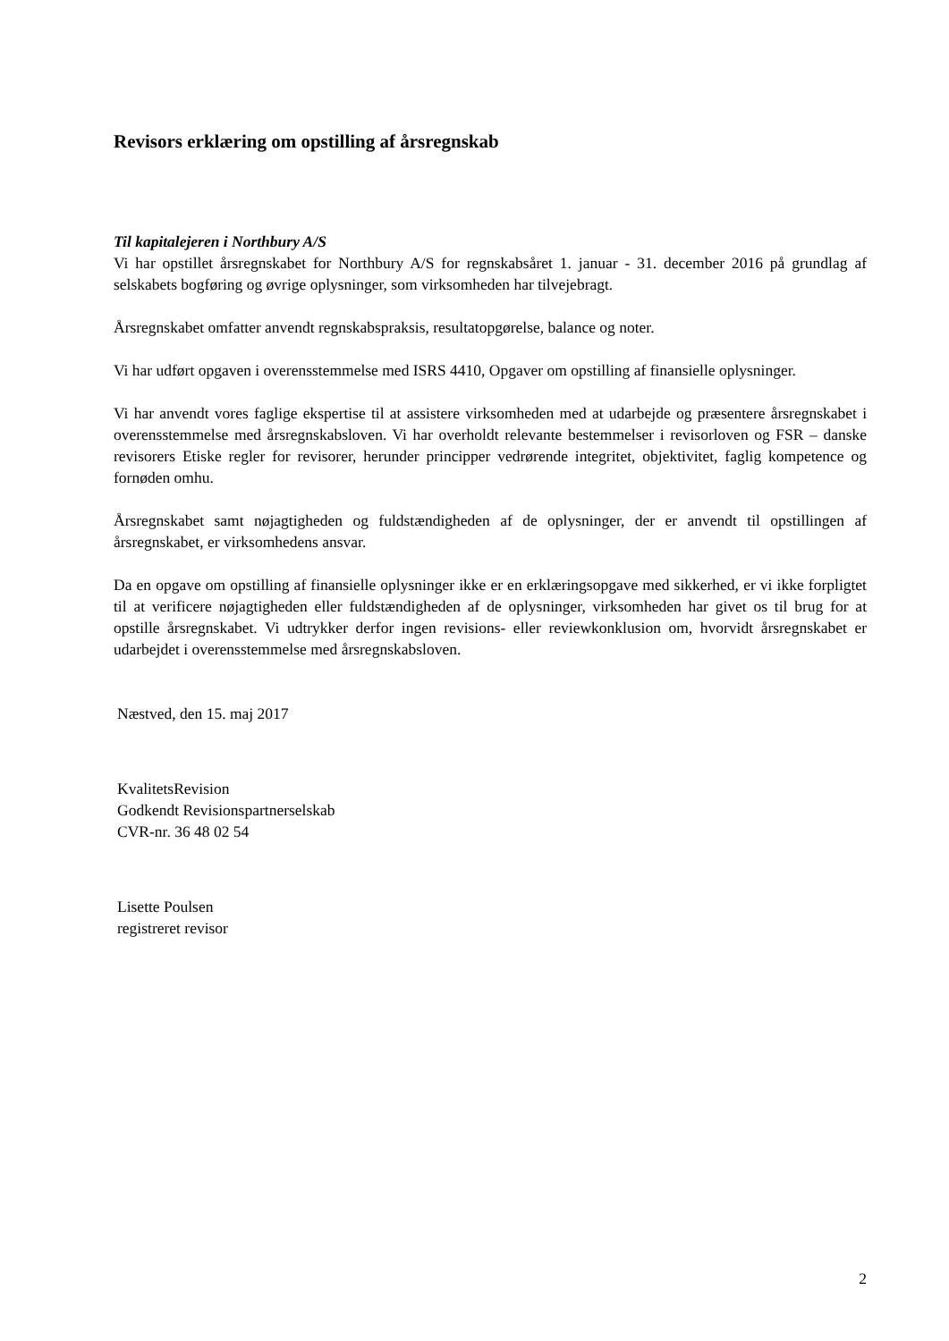Revisors erklæring om opstilling af årsregnskab
Til kapitalejeren i Northbury A/S
Vi har opstillet årsregnskabet for Northbury A/S for regnskabsåret 1. januar - 31. december 2016 på grundlag af selskabets bogføring og øvrige oplysninger, som virksomheden har tilvejebragt.
Årsregnskabet omfatter anvendt regnskabspraksis, resultatopgørelse, balance og noter.
Vi har udført opgaven i overensstemmelse med ISRS 4410, Opgaver om opstilling af finansielle oplysninger.
Vi har anvendt vores faglige ekspertise til at assistere virksomheden med at udarbejde og præsentere årsregnskabet i overensstemmelse med årsregnskabsloven. Vi har overholdt relevante bestemmelser i revisorloven og FSR – danske revisorers Etiske regler for revisorer, herunder principper vedrørende integritet, objektivitet, faglig kompetence og fornøden omhu.
Årsregnskabet samt nøjagtigheden og fuldstændigheden af de oplysninger, der er anvendt til opstillingen af årsregnskabet, er virksomhedens ansvar.
Da en opgave om opstilling af finansielle oplysninger ikke er en erklæringsopgave med sikkerhed, er vi ikke forpligtet til at verificere nøjagtigheden eller fuldstændigheden af de oplysninger, virksomheden har givet os til brug for at opstille årsregnskabet. Vi udtrykker derfor ingen revisions- eller reviewkonklusion om, hvorvidt årsregnskabet er udarbejdet i overensstemmelse med årsregnskabsloven.
Næstved, den 15. maj 2017
KvalitetsRevision
Godkendt Revisionspartnerselskab
CVR-nr. 36 48 02 54
Lisette Poulsen
registreret revisor
2